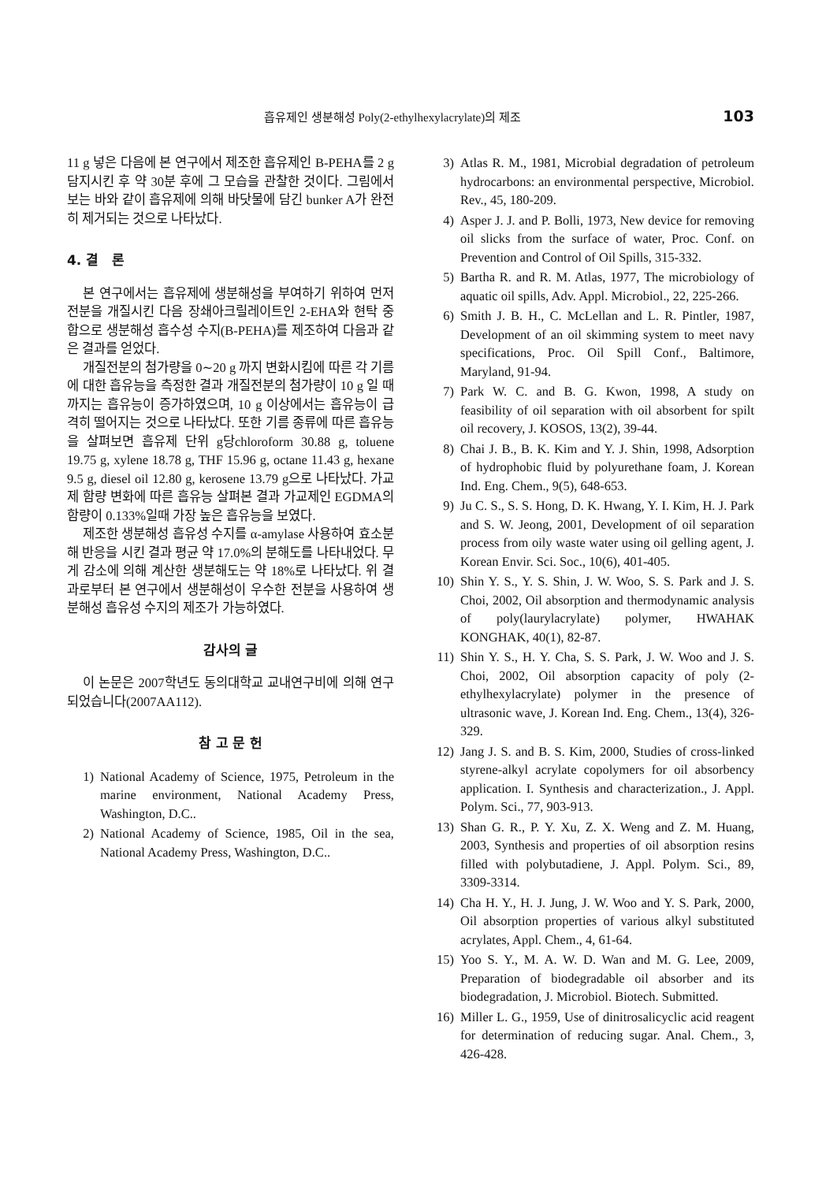흡유제인 생분해성 Poly(2-ethylhexylacrylate)의 제조 103
11 g 넣은 다음에 본 연구에서 제조한 흡유제인 B-PEHA를 2 g 담지시킨 후 약 30분 후에 그 모습을 관찰한 것이다. 그림에서 보는 바와 같이 흡유제에 의해 바닷물에 담긴 bunker A가 완전히 제거되는 것으로 나타났다.
4. 결　론
본 연구에서는 흡유제에 생분해성을 부여하기 위하여 먼저 전분을 개질시킨 다음 장쇄아크릴레이트인 2-EHA와 현탁 중합으로 생분해성 흡수성 수지(B-PEHA)를 제조하여 다음과 같은 결과를 얻었다.
개질전분의 첨가량을 0∼20 g 까지 변화시킴에 따른 각 기름에 대한 흡유능을 측정한 결과 개질전분의 첨가량이 10 g 일 때 까지는 흡유능이 증가하였으며, 10 g 이상에서는 흡유능이 급격히 떨어지는 것으로 나타났다. 또한 기름 종류에 따른 흡유능을 살펴보면 흡유제 단위 g당chloroform 30.88 g, toluene 19.75 g, xylene 18.78 g, THF 15.96 g, octane 11.43 g, hexane 9.5 g, diesel oil 12.80 g, kerosene 13.79 g으로 나타났다. 가교제 함량 변화에 따른 흡유능 살펴본 결과 가교제인 EGDMA의 함량이 0.133%일때 가장 높은 흡유능을 보였다.
제조한 생분해성 흡유성 수지를 α-amylase 사용하여 효소분해 반응을 시킨 결과 평균 약 17.0%의 분해도를 나타내었다. 무게 감소에 의해 계산한 생분해도는 약 18%로 나타났다. 위 결과로부터 본 연구에서 생분해성이 우수한 전분을 사용하여 생분해성 흡유성 수지의 제조가 가능하였다.
감사의 글
이 논문은 2007학년도 동의대학교 교내연구비에 의해 연구되었습니다(2007AA112).
참 고 문 헌
1) National Academy of Science, 1975, Petroleum in the marine environment, National Academy Press, Washington, D.C..
2) National Academy of Science, 1985, Oil in the sea, National Academy Press, Washington, D.C..
3) Atlas R. M., 1981, Microbial degradation of petroleum hydrocarbons: an environmental perspective, Microbiol. Rev., 45, 180-209.
4) Asper J. J. and P. Bolli, 1973, New device for removing oil slicks from the surface of water, Proc. Conf. on Prevention and Control of Oil Spills, 315-332.
5) Bartha R. and R. M. Atlas, 1977, The microbiology of aquatic oil spills, Adv. Appl. Microbiol., 22, 225-266.
6) Smith J. B. H., C. McLellan and L. R. Pintler, 1987, Development of an oil skimming system to meet navy specifications, Proc. Oil Spill Conf., Baltimore, Maryland, 91-94.
7) Park W. C. and B. G. Kwon, 1998, A study on feasibility of oil separation with oil absorbent for spilt oil recovery, J. KOSOS, 13(2), 39-44.
8) Chai J. B., B. K. Kim and Y. J. Shin, 1998, Adsorption of hydrophobic fluid by polyurethane foam, J. Korean Ind. Eng. Chem., 9(5), 648-653.
9) Ju C. S., S. S. Hong, D. K. Hwang, Y. I. Kim, H. J. Park and S. W. Jeong, 2001, Development of oil separation process from oily waste water using oil gelling agent, J. Korean Envir. Sci. Soc., 10(6), 401-405.
10) Shin Y. S., Y. S. Shin, J. W. Woo, S. S. Park and J. S. Choi, 2002, Oil absorption and thermodynamic analysis of poly(laurylacrylate) polymer, HWAHAK KONGHAK, 40(1), 82-87.
11) Shin Y. S., H. Y. Cha, S. S. Park, J. W. Woo and J. S. Choi, 2002, Oil absorption capacity of poly (2-ethylhexylacrylate) polymer in the presence of ultrasonic wave, J. Korean Ind. Eng. Chem., 13(4), 326-329.
12) Jang J. S. and B. S. Kim, 2000, Studies of cross-linked styrene-alkyl acrylate copolymers for oil absorbency application. I. Synthesis and characterization., J. Appl. Polym. Sci., 77, 903-913.
13) Shan G. R., P. Y. Xu, Z. X. Weng and Z. M. Huang, 2003, Synthesis and properties of oil absorption resins filled with polybutadiene, J. Appl. Polym. Sci., 89, 3309-3314.
14) Cha H. Y., H. J. Jung, J. W. Woo and Y. S. Park, 2000, Oil absorption properties of various alkyl substituted acrylates, Appl. Chem., 4, 61-64.
15) Yoo S. Y., M. A. W. D. Wan and M. G. Lee, 2009, Preparation of biodegradable oil absorber and its biodegradation, J. Microbiol. Biotech. Submitted.
16) Miller L. G., 1959, Use of dinitrosalicyclic acid reagent for determination of reducing sugar. Anal. Chem., 3, 426-428.